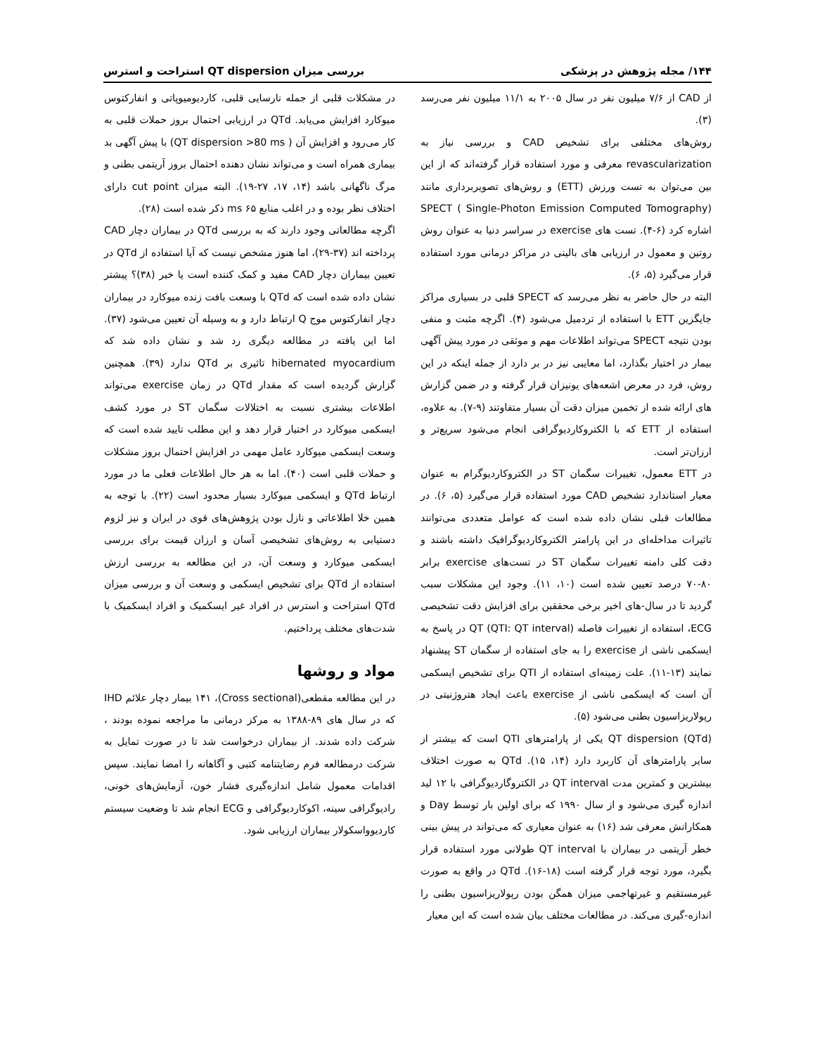۱۴۴/ مجله پژوهش در پزشکی بررسی میزان QT dispersion استراحت و استرس
از CAD از ۷/۶ میلیون نفر در سال ۲۰۰۵ به ۱۱/۱ میلیون نفر می‌رسد (۳).
روش‌های مختلفی برای تشخیص CAD و بررسی نیاز به revascularization معرفی و مورد استفاده قرار گرفته‌اند که از این بین می‌توان به تست ورزش (ETT) و روش‌های تصویربرداری مانند SPECT ( Single-Photon Emission Computed Tomography) اشاره کرد (۶-۴). تست های exercise در سراسر دنیا به عنوان روش روتین و معمول در ارزیابی های بالینی در مراکز درمانی مورد استفاده قرار می‌گیرد (۵، ۶).
البته در حال حاضر به نظر می‌رسد که SPECT قلبی در بسیاری مراکز جایگزین ETT با استفاده از تردمیل می‌شود (۴). اگرچه مثبت و منفی بودن نتیجه SPECT می‌تواند اطلاعات مهم و موثقی در مورد پیش آگهی بیمار در اختیار بگذارد، اما معایبی نیز در بر دارد از جمله اینکه در این روش، فرد در معرض اشعه‌های یونیزان قرار گرفته و در ضمن گزارش های ارائه شده از تخمین میزان دقت آن بسیار متفاوتند (۹-۷). به علاوه، استفاده از ETT که با الکتروکاردیوگرافی انجام می‌شود سریع‌تر و ارزان‌تر است.
در ETT معمول، تغییرات سگمان ST در الکتروکاردیوگرام به عنوان معیار استاندارد تشخیص CAD مورد استفاده قرار می‌گیرد (۵، ۶). در مطالعات قبلی نشان داده شده است که عوامل متعددی می‌توانند تاثیرات مداخله‌ای در این پارامتر الکتروکاردیوگرافیک داشته باشند و دقت کلی دامنه تغییرات سگمان ST در تست‌های exercise برابر ۸۰-۷۰ درصد تعیین شده است (۱۰، ۱۱). وجود این مشکلات سبب گردید تا در سال-های اخیر برخی محققین برای افزایش دقت تشخیصی ECG، استفاده از تغییرات فاصله QT (QTI: QT interval) در پاسخ به ایسکمی ناشی از exercise را به جای استفاده از سگمان ST پیشنهاد نمایند (۱۳-۱۱). علت زمینه‌ای استفاده از QTI برای تشخیص ایسکمی آن است که ایسکمی ناشی از exercise باعث ایجاد هتروژنیتی در رپولاریزاسیون بطنی می‌شود (۵).
QT dispersion (QTd) یکی از پارامترهای QTI است که بیشتر از سایر پارامترهای آن کاربرد دارد (۱۴، ۱۵). QTd به صورت اختلاف بیشترین و کمترین مدت QT interval در الکتروگاردیوگرافی با ۱۲ لید اندازه گیری می‌شود و از سال ۱۹۹۰ که برای اولین بار توسط Day و همکارانش معرفی شد (۱۶) به عنوان معیاری که می‌تواند در پیش بینی خطر آریتمی در بیماران با QT interval طولانی مورد استفاده قرار بگیرد، مورد توجه قرار گرفته است (۱۸-۱۶). QTd در واقع به صورت غیرمستقیم و غیرتهاجمی میزان همگن بودن رپولاریزاسیون بطنی را اندازه-گیری می‌کند. در مطالعات مختلف بیان شده است که این معیار
در مشکلات قلبی از جمله نارسایی قلبی، کاردیومیوپاتی و انفارکتوس میوکارد افزایش می‌یابد. QTd در ارزیابی احتمال بروز حملات قلبی به کار می‌رود و افزایش آن ( QT dispersion >80 ms) با پیش آگهی بد بیماری همراه است و می‌تواند نشان دهنده احتمال بروز آریتمی بطنی و مرگ ناگهانی باشد (۱۴، ۱۷، ۲۷-۱۹). البته میزان cut point دارای اختلاف نظر بوده و در اغلب منابع ۶۵ ms ذکر شده است (۲۸).
اگرچه مطالعاتی وجود دارند که به بررسی QTd در بیماران دچار CAD پرداخته اند (۳۷-۲۹)، اما هنوز مشخص نیست که آیا استفاده از QTd در تعیین بیماران دچار CAD مفید و کمک کننده است یا خیر (۳۸)؟ پیشتر نشان داده شده است که QTd با وسعت بافت زنده میوکارد در بیماران دچار انفارکتوس موج Q ارتباط دارد و به وسیله آن تعیین می‌شود (۳۷). اما این یافته در مطالعه دیگری رد شد و نشان داده شد که hibernated myocardium تاثیری بر QTd ندارد (۳۹). همچنین گزارش گردیده است که مقدار QTd در زمان exercise می‌تواند اطلاعات بیشتری نسبت به اختلالات سگمان ST در مورد کشف ایسکمی میوکارد در اختیار قرار دهد و این مطلب تایید شده است که وسعت ایسکمی میوکارد عامل مهمی در افزایش احتمال بروز مشکلات و حملات قلبی است (۴۰). اما به هر حال اطلاعات فعلی ما در مورد ارتباط QTd و ایسکمی میوکارد بسیار محدود است (۲۲). با توجه به همین خلا اطلاعاتی و نازل بودن پژوهش‌های قوی در ایران و نیز لزوم دستیابی به روش‌های تشخیصی آسان و ارزان قیمت برای بررسی ایسکمی میوکارد و وسعت آن، در این مطالعه به بررسی ارزش استفاده از QTd برای تشخیص ایسکمی و وسعت آن و بررسی میزان QTd استراحت و استرس در افراد غیر ایسکمیک و افراد ایسکمیک با شدت‌های مختلف پرداختیم.
مواد و روشها
در این مطالعه مقطعی(Cross sectional)، ۱۴۱ بیمار دچار علائم IHD که در سال های ۸۹-۱۳۸۸ به مرکز درمانی ما مراجعه نموده بودند ، شرکت داده شدند. از بیماران درخواست شد تا در صورت تمایل به شرکت درمطالعه فرم رضایتنامه کتبی و آگاهانه را امضا نمایند. سپس اقدامات معمول شامل اندازه‌گیری فشار خون، آزمایش‌های خونی، رادیوگرافی سینه، اکوکاردیوگرافی و ECG انجام شد تا وضعیت سیستم کاردیوواسکولار بیماران ارزیابی شود.